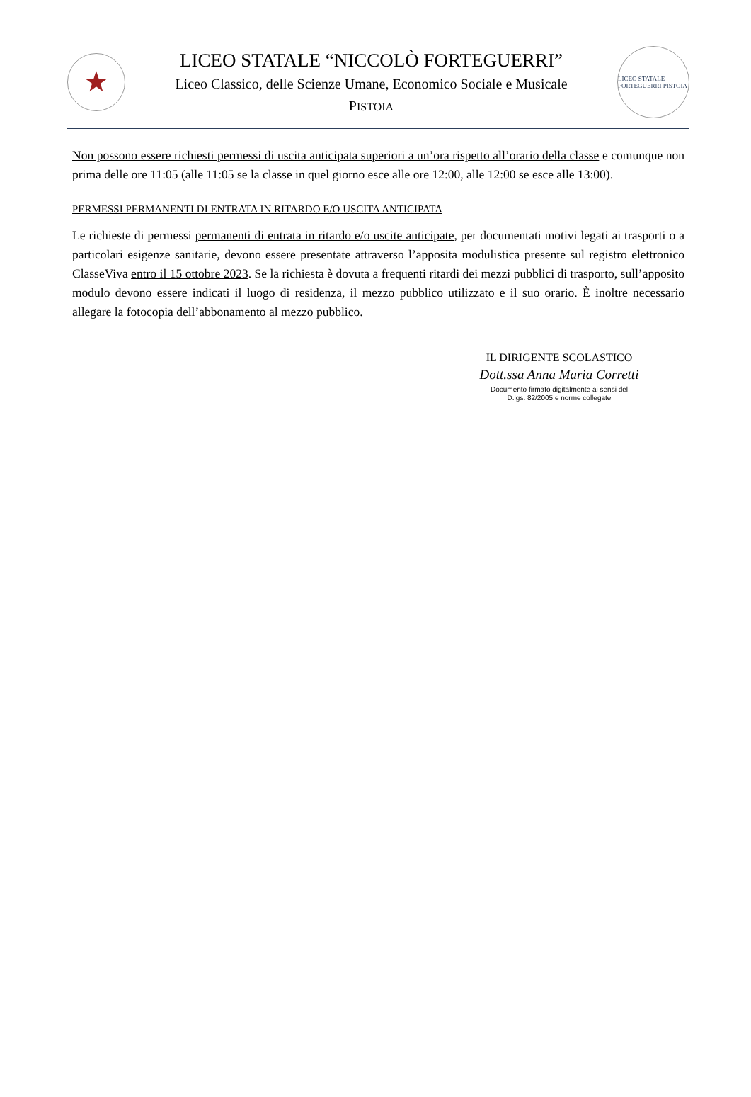★
LICEO STATALE “NICCOLÒ FORTEGUERRI”
Liceo Classico, delle Scienze Umane, Economico Sociale e Musicale
PISTOIA
LICEO STATALE FORTEGUERRI PISTOIA
Non possono essere richiesti permessi di uscita anticipata superiori a un’ora rispetto all’orario della classe e comunque non prima delle ore 11:05 (alle 11:05 se la classe in quel giorno esce alle ore 12:00, alle 12:00 se esce alle 13:00).
PERMESSI PERMANENTI DI ENTRATA IN RITARDO E/O USCITA ANTICIPATA
Le richieste di permessi permanenti di entrata in ritardo e/o uscite anticipate, per documentati motivi legati ai trasporti o a particolari esigenze sanitarie, devono essere presentate attraverso l’apposita modulistica presente sul registro elettronico ClasseViva entro il 15 ottobre 2023. Se la richiesta è dovuta a frequenti ritardi dei mezzi pubblici di trasporto, sull’apposito modulo devono essere indicati il luogo di residenza, il mezzo pubblico utilizzato e il suo orario. È inoltre necessario allegare la fotocopia dell’abbonamento al mezzo pubblico.
IL DIRIGENTE SCOLASTICO
Dott.ssa Anna Maria Corretti
Documento firmato digitalmente ai sensi del
D.lgs. 82/2005 e norme collegate